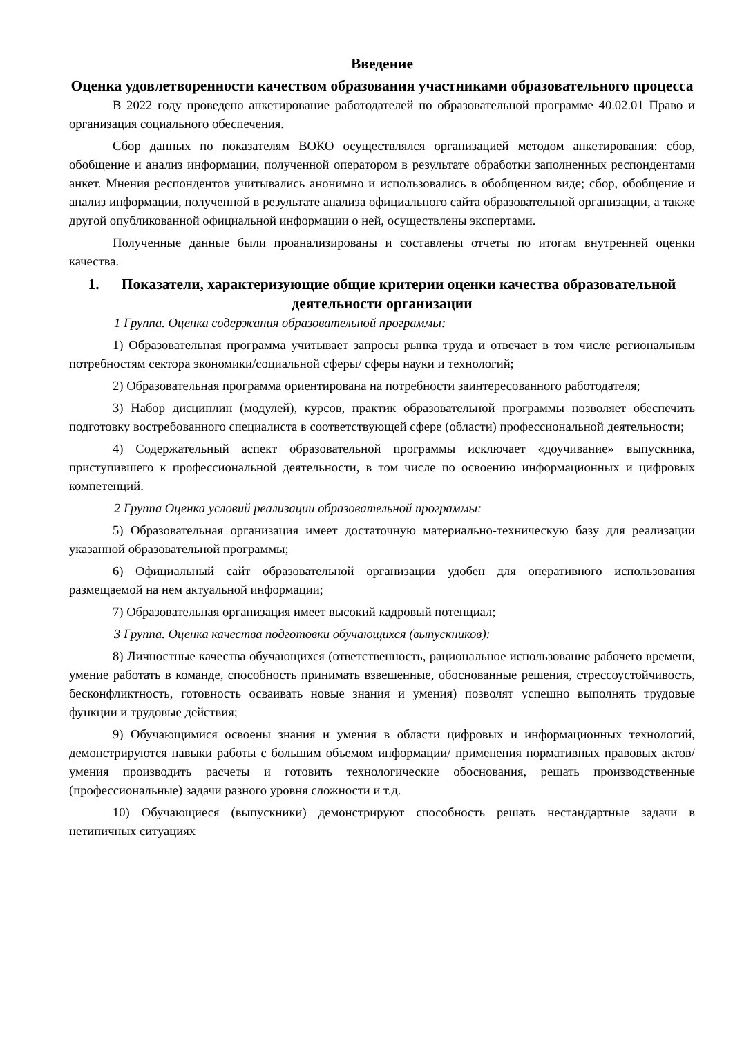Введение
Оценка удовлетворенности качеством образования участниками образовательного процесса
В 2022 году проведено анкетирование работодателей по образовательной программе 40.02.01 Право и организация социального обеспечения.
Сбор данных по показателям ВОКО осуществлялся организацией методом анкетирования: сбор, обобщение и анализ информации, полученной оператором в результате обработки заполненных респондентами анкет. Мнения респондентов учитывались анонимно и использовались в обобщенном виде; сбор, обобщение и анализ информации, полученной в результате анализа официального сайта образовательной организации, а также другой опубликованной официальной информации о ней, осуществлены экспертами.
Полученные данные были проанализированы и составлены отчеты по итогам внутренней оценки качества.
1. Показатели, характеризующие общие критерии оценки качества образовательной деятельности организации
1 Группа. Оценка содержания образовательной программы:
1) Образовательная программа учитывает запросы рынка труда и отвечает в том числе региональным потребностям сектора экономики/социальной сферы/ сферы науки и технологий;
2) Образовательная программа ориентирована на потребности заинтересованного работодателя;
3) Набор дисциплин (модулей), курсов, практик образовательной программы позволяет обеспечить подготовку востребованного специалиста в соответствующей сфере (области) профессиональной деятельности;
4) Содержательный аспект образовательной программы исключает «доучивание» выпускника, приступившего к профессиональной деятельности, в том числе по освоению информационных и цифровых компетенций.
2 Группа Оценка условий реализации образовательной программы:
5) Образовательная организация имеет достаточную материально-техническую базу для реализации указанной образовательной программы;
6) Официальный сайт образовательной организации удобен для оперативного использования размещаемой на нем актуальной информации;
7) Образовательная организация имеет высокий кадровый потенциал;
3 Группа. Оценка качества подготовки обучающихся (выпускников):
8) Личностные качества обучающихся (ответственность, рациональное использование рабочего времени, умение работать в команде, способность принимать взвешенные, обоснованные решения, стрессоустойчивость, бесконфликтность, готовность осваивать новые знания и умения) позволят успешно выполнять трудовые функции и трудовые действия;
9) Обучающимися освоены знания и умения в области цифровых и информационных технологий, демонстрируются навыки работы с большим объемом информации/ применения нормативных правовых актов/ умения производить расчеты и готовить технологические обоснования, решать производственные (профессиональные) задачи разного уровня сложности и т.д.
10) Обучающиеся (выпускники) демонстрируют способность решать нестандартные задачи в нетипичных ситуациях